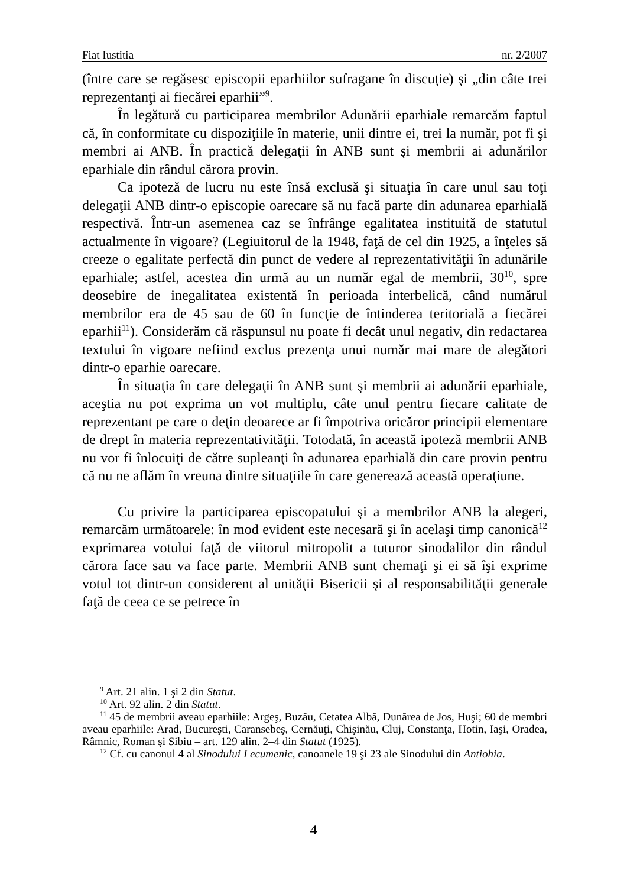Fiat Iustitia nr. 2/2007
(între care se regăsesc episcopii eparhiilor sufragane în discuţie) şi „din câte trei reprezentanţi ai fiecărei eparhii”<sup>9</sup>.
În legătură cu participarea membrilor Adunării eparhiale remarcăm faptul că, în conformitate cu dispoziţiile în materie, unii dintre ei, trei la număr, pot fi şi membri ai ANB. În practică delegaţii în ANB sunt şi membrii ai adunărilor eparhiale din rândul cărora provin.
Ca ipoteză de lucru nu este însă exclusă şi situaţia în care unul sau toţi delegaţii ANB dintr-o episcopie oarecare să nu facă parte din adunarea eparhială respectivă. Într-un asemenea caz se înfrânge egalitatea instituită de statutul actualmente în vigoare? (Legiuitorul de la 1948, faţă de cel din 1925, a înţeles să creeze o egalitate perfectă din punct de vedere al reprezentativităţii în adunările eparhiale; astfel, acestea din urmă au un număr egal de membrii, 30<sup>10</sup>, spre deosebire de inegalitatea existentă în perioada interbelică, când numărul membrilor era de 45 sau de 60 în funcţie de întinderea teritorială a fiecărei eparhii<sup>11</sup>). Considerăm că răspunsul nu poate fi decât unul negativ, din redactarea textului în vigoare nefiind exclus prezenţa unui număr mai mare de alegători dintr-o eparhie oarecare.
În situaţia în care delegaţii în ANB sunt şi membrii ai adunării eparhiale, aceştia nu pot exprima un vot multiplu, câte unul pentru fiecare calitate de reprezentant pe care o deţin deoarece ar fi împotriva oricăror principii elementare de drept în materia reprezentativităţii. Totodată, în această ipoteză membrii ANB nu vor fi înlocuiţi de către supleanţi în adunarea eparhială din care provin pentru că nu ne aflăm în vreuna dintre situaţiile în care generează această operaţiune.
Cu privire la participarea episcopatului şi a membrilor ANB la alegeri, remarcăm următoarele: în mod evident este necesară şi în acelaşi timp canonică<sup>12</sup> exprimarea votului faţă de viitorul mitropolit a tuturor sinodalilor din rândul cărora face sau va face parte. Membrii ANB sunt chemaţi şi ei să îşi exprime votul tot dintr-un considerent al unităţii Bisericii şi al responsabilităţii generale faţă de ceea ce se petrece în
<sup>9</sup> Art. 21 alin. 1 şi 2 din Statut.
<sup>10</sup> Art. 92 alin. 2 din Statut.
<sup>11</sup> 45 de membrii aveau eparhiile: Argeş, Buzău, Cetatea Albă, Dunărea de Jos, Huşi; 60 de membri aveau eparhiile: Arad, Bucureşti, Caransebeş, Cernăuţi, Chişinău, Cluj, Constanţa, Hotin, Iaşi, Oradea, Râmnic, Roman şi Sibiu – art. 129 alin. 2–4 din Statut (1925).
<sup>12</sup> Cf. cu canonul 4 al Sinodului I ecumenic, canoanele 19 şi 23 ale Sinodului din Antiohia.
4